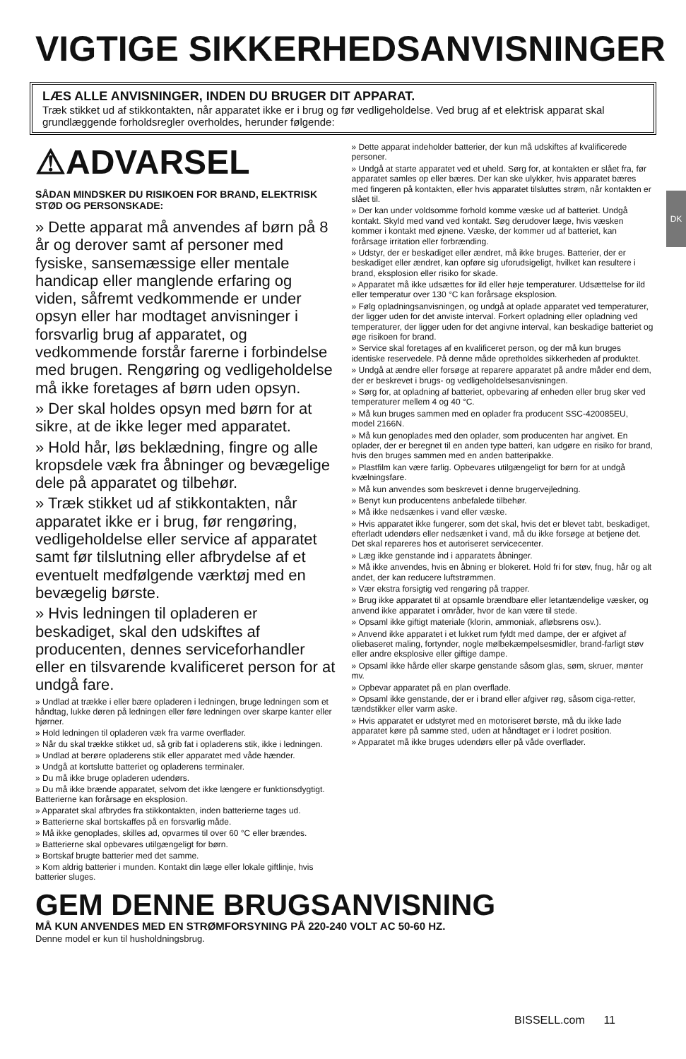VIGTIGE SIKKERHEDSANVISNINGER
LÆS ALLE ANVISNINGER, INDEN DU BRUGER DIT APPARAT.
Træk stikket ud af stikkontakten, når apparatet ikke er i brug og før vedligeholdelse. Ved brug af et elektrisk apparat skal grundlæggende forholdsregler overholdes, herunder følgende:
DK
⚠ADVARSEL
SÅDAN MINDSKER DU RISIKOEN FOR BRAND, ELEKTRISK STØD OG PERSONSKADE:
» Dette apparat må anvendes af børn på 8 år og derover samt af personer med fysiske, sansemæssige eller mentale handicap eller manglende erfaring og viden, såfremt vedkommende er under opsyn eller har modtaget anvisninger i forsvarlig brug af apparatet, og vedkommende forstår farerne i forbindelse med brugen. Rengøring og vedligeholdelse må ikke foretages af børn uden opsyn.
» Der skal holdes opsyn med børn for at sikre, at de ikke leger med apparatet.
» Hold hår, løs beklædning, fingre og alle kropsdele væk fra åbninger og bevægelige dele på apparatet og tilbehør.
» Træk stikket ud af stikkontakten, når apparatet ikke er i brug, før rengøring, vedligeholdelse eller service af apparatet samt før tilslutning eller afbrydelse af et eventuelt medfølgende værktøj med en bevægelig børste.
» Hvis ledningen til opladeren er beskadiget, skal den udskiftes af producenten, dennes serviceforhandler eller en tilsvarende kvalificeret person for at undgå fare.
» Undlad at trække i eller bære opladeren i ledningen, bruge ledningen som et håndtag, lukke døren på ledningen eller føre ledningen over skarpe kanter eller hjørner.
» Hold ledningen til opladeren væk fra varme overflader.
» Når du skal trække stikket ud, så grib fat i opladerens stik, ikke i ledningen.
» Undlad at berøre opladerens stik eller apparatet med våde hænder.
» Undgå at kortslutte batteriet og opladerens terminaler.
» Du må ikke bruge opladeren udendørs.
» Du må ikke brænde apparatet, selvom det ikke længere er funktionsdygtigt. Batterierne kan forårsage en eksplosion.
» Apparatet skal afbrydes fra stikkontakten, inden batterierne tages ud.
» Batterierne skal bortskaffes på en forsvarlig måde.
» Må ikke genoplades, skilles ad, opvarmes til over 60 °C eller brændes.
» Batterierne skal opbevares utilgængeligt for børn.
» Bortskaf brugte batterier med det samme.
» Kom aldrig batterier i munden. Kontakt din læge eller lokale giftlinje, hvis batterier sluges.
» Dette apparat indeholder batterier, der kun må udskiftes af kvalificerede personer.
» Undgå at starte apparatet ved et uheld. Sørg for, at kontakten er slået fra, før apparatet samles op eller bæres. Der kan ske ulykker, hvis apparatet bæres med fingeren på kontakten, eller hvis apparatet tilsluttes strøm, når kontakten er slået til.
» Der kan under voldsomme forhold komme væske ud af batteriet. Undgå kontakt. Skyld med vand ved kontakt. Søg derudover læge, hvis væsken kommer i kontakt med øjnene. Væske, der kommer ud af batteriet, kan forårsage irritation eller forbrænding.
» Udstyr, der er beskadiget eller ændret, må ikke bruges. Batterier, der er beskadiget eller ændret, kan opføre sig uforudsigeligt, hvilket kan resultere i brand, eksplosion eller risiko for skade.
» Apparatet må ikke udsættes for ild eller høje temperaturer. Udsættelse for ild eller temperatur over 130 °C kan forårsage eksplosion.
» Følg opladningsanvisningen, og undgå at oplade apparatet ved temperaturer, der ligger uden for det anviste interval. Forkert opladning eller opladning ved temperaturer, der ligger uden for det angivne interval, kan beskadige batteriet og øge risikoen for brand.
» Service skal foretages af en kvalificeret person, og der må kun bruges identiske reservedele. På denne måde opretholdes sikkerheden af produktet.
» Undgå at ændre eller forsøge at reparere apparatet på andre måder end dem, der er beskrevet i brugs- og vedligeholdelsesanvisningen.
» Sørg for, at opladning af batteriet, opbevaring af enheden eller brug sker ved temperaturer mellem 4 og 40 °C.
» Må kun bruges sammen med en oplader fra producent SSC-420085EU, model 2166N.
» Må kun genoplades med den oplader, som producenten har angivet. En oplader, der er beregnet til en anden type batteri, kan udgøre en risiko for brand, hvis den bruges sammen med en anden batteripakke.
» Plastfilm kan være farlig. Opbevares utilgængeligt for børn for at undgå kvælningsfare.
» Må kun anvendes som beskrevet i denne brugervejledning.
» Benyt kun producentens anbefalede tilbehør.
» Må ikke nedsænkes i vand eller væske.
» Hvis apparatet ikke fungerer, som det skal, hvis det er blevet tabt, beskadiget, efterladt udendørs eller nedsænket i vand, må du ikke forsøge at betjene det. Det skal repareres hos et autoriseret servicecenter.
» Læg ikke genstande ind i apparatets åbninger.
» Må ikke anvendes, hvis en åbning er blokeret. Hold fri for støv, fnug, hår og alt andet, der kan reducere luftstrømmen.
» Vær ekstra forsigtig ved rengøring på trapper.
» Brug ikke apparatet til at opsamle brændbare eller letantændelige væsker, og anvend ikke apparatet i områder, hvor de kan være til stede.
» Opsaml ikke giftigt materiale (klorin, ammoniak, afløbsrens osv.).
» Anvend ikke apparatet i et lukket rum fyldt med dampe, der er afgivet af oliebaseret maling, fortynder, nogle mølbekæmpelsesmidler, brand-farligt støv eller andre eksplosive eller giftige dampe.
» Opsaml ikke hårde eller skarpe genstande såsom glas, søm, skruer, mønter mv.
» Opbevar apparatet på en plan overflade.
» Opsaml ikke genstande, der er i brand eller afgiver røg, såsom ciga-retter, tændstikker eller varm aske.
» Hvis apparatet er udstyret med en motoriseret børste, må du ikke lade apparatet køre på samme sted, uden at håndtaget er i lodret position.
» Apparatet må ikke bruges udendørs eller på våde overflader.
GEM DENNE BRUGSANVISNING
MÅ KUN ANVENDES MED EN STRØMFORSYNING PÅ 220-240 VOLT AC 50-60 HZ.
Denne model er kun til husholdningsbrug.
BISSELL.com 11